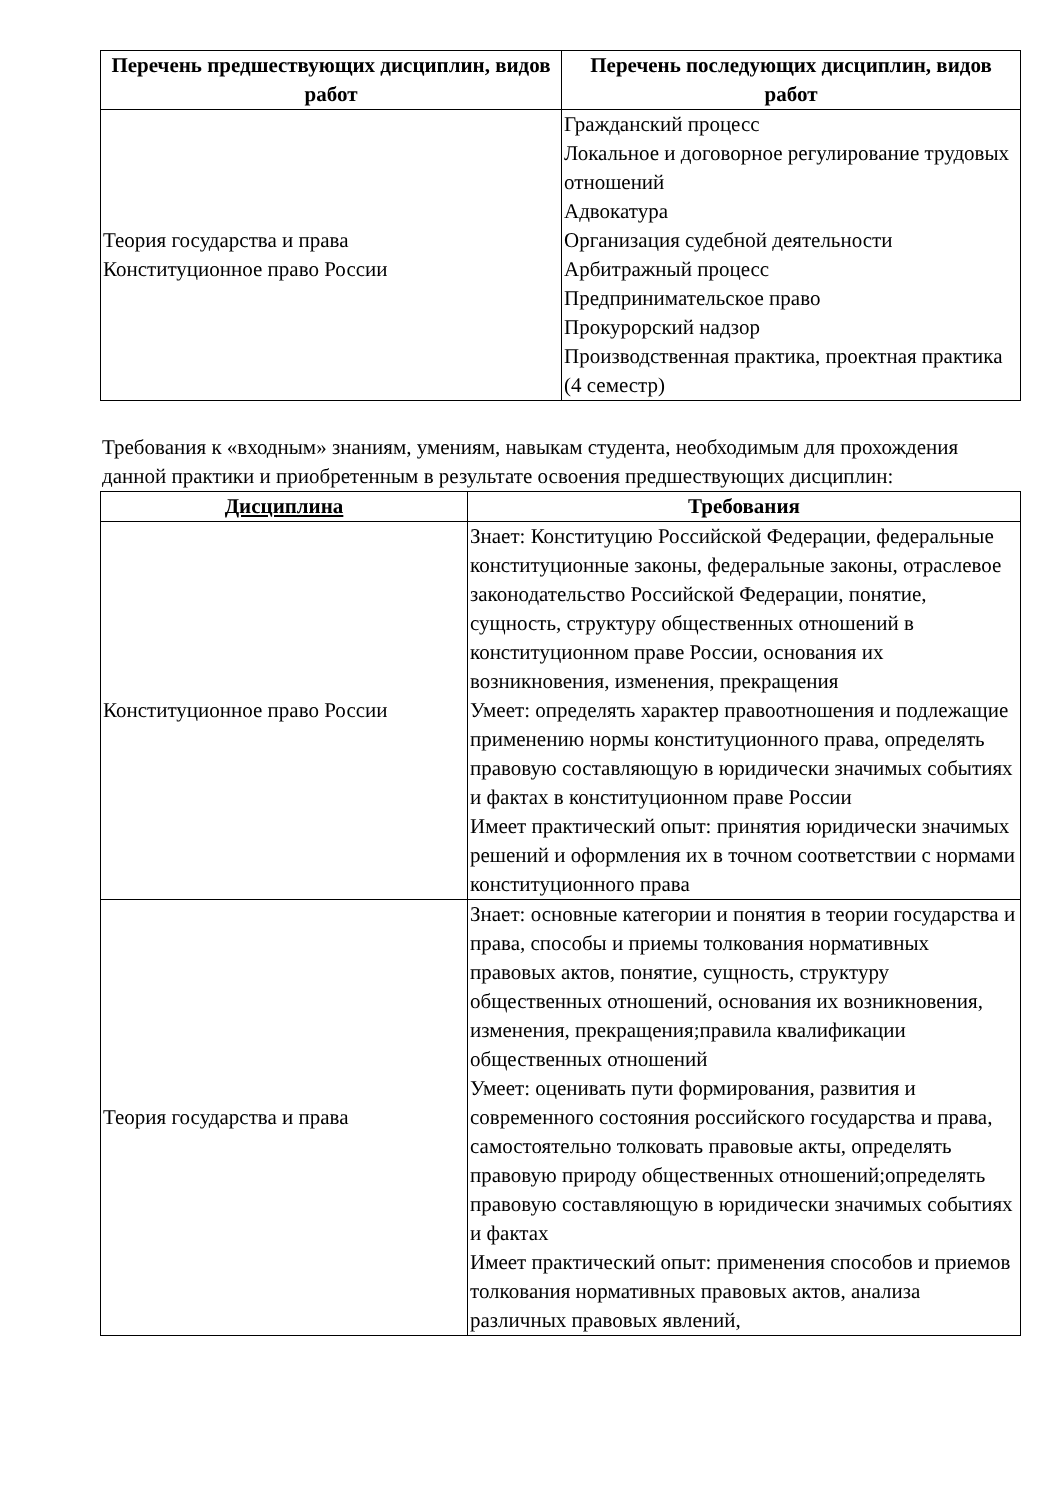| Перечень предшествующих дисциплин, видов работ | Перечень последующих дисциплин, видов работ |
| --- | --- |
| Теория государства и права Конституционное право России | Гражданский процесс Локальное и договорное регулирование трудовых отношений Адвокатура Организация судебной деятельности Арбитражный процесс Предпринимательское право Прокурорский надзор Производственная практика, проектная практика (4 семестр) |
Требования к «входным» знаниям, умениям, навыкам студента, необходимым для прохождения данной практики и приобретенным в результате освоения предшествующих дисциплин:
| Дисциплина | Требования |
| --- | --- |
| Конституционное право России | Знает: Конституцию Российской Федерации, федеральные конституционные законы, федеральные законы, отраслевое законодательство Российской Федерации, понятие, сущность, структуру общественных отношений в конституционном праве России, основания их возникновения, изменения, прекращения Умеет: определять характер правоотношения и подлежащие применению нормы конституционного права, определять правовую составляющую в юридически значимых событиях и фактах в конституционном праве России Имеет практический опыт: принятия юридически значимых решений и оформления их в точном соответствии с нормами конституционного права |
| Теория государства и права | Знает: основные категории и понятия в теории государства и права, способы и приемы толкования нормативных правовых актов, понятие, сущность, структуру общественных отношений, основания их возникновения, изменения, прекращения;правила квалификации общественных отношений Умеет: оценивать пути формирования, развития и современного состояния российского государства и права, самостоятельно толковать правовые акты, определять правовую природу общественных отношений;определять правовую составляющую в юридически значимых событиях и фактах Имеет практический опыт: применения способов и приемов толкования нормативных правовых актов, анализа различных правовых явлений, |